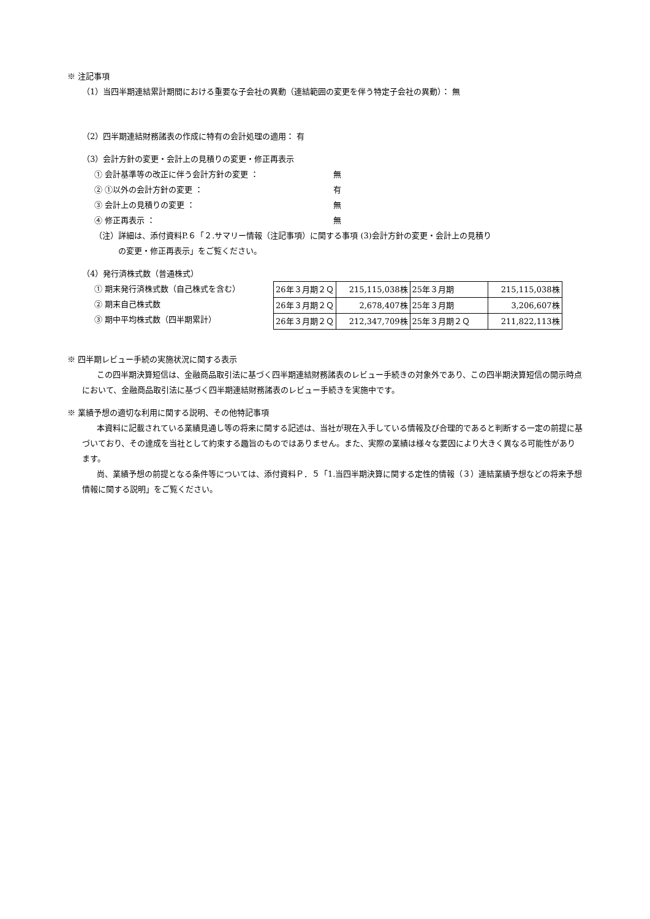※ 注記事項
（1）当四半期連結累計期間における重要な子会社の異動（連結範囲の変更を伴う特定子会社の異動）： 無
（2）四半期連結財務諸表の作成に特有の会計処理の適用： 有
（3）会計方針の変更・会計上の見積りの変更・修正再表示
① 会計基準等の改正に伴う会計方針の変更 ： 無
② ①以外の会計方針の変更 ： 有
③ 会計上の見積りの変更 ： 無
④ 修正再表示 ： 無
（注）詳細は、添付資料P.６「２.サマリー情報（注記事項）に関する事項 (3)会計方針の変更・会計上の見積り
　　　の変更・修正再表示」をご覧ください。
（4）発行済株式数（普通株式）
① 期末発行済株式数（自己株式を含む）
② 期末自己株式数
③ 期中平均株式数（四半期累計）
| 26年３月期２Ｑ | 215,115,038株 | 25年３月期 | 215,115,038株 |
| 26年３月期２Ｑ | 2,678,407株 | 25年３月期 | 3,206,607株 |
| 26年３月期２Ｑ | 212,347,709株 | 25年３月期２Ｑ | 211,822,113株 |
※ 四半期レビュー手続の実施状況に関する表示
この四半期決算短信は、金融商品取引法に基づく四半期連結財務諸表のレビュー手続きの対象外であり、この四半期決算短信の開示時点において、金融商品取引法に基づく四半期連結財務諸表のレビュー手続きを実施中です。
※ 業績予想の適切な利用に関する説明、その他特記事項
本資料に記載されている業績見通し等の将来に関する記述は、当社が現在入手している情報及び合理的であると判断する一定の前提に基づいており、その達成を当社として約束する趣旨のものではありません。また、実際の業績は様々な要因により大きく異なる可能性があります。
尚、業績予想の前提となる条件等については、添付資料Ｐ．５「1.当四半期決算に関する定性的情報（３）連結業績予想などの将来予想情報に関する説明」をご覧ください。